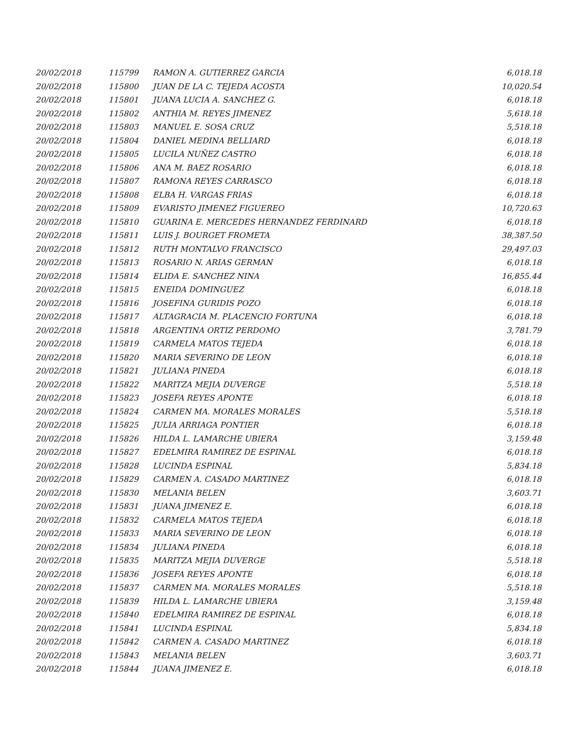| 20/02/2018 | 115799 | RAMON A. GUTIERREZ GARCIA | 6,018.18 |
| 20/02/2018 | 115800 | JUAN DE LA C. TEJEDA ACOSTA | 10,020.54 |
| 20/02/2018 | 115801 | JUANA LUCIA A. SANCHEZ G. | 6,018.18 |
| 20/02/2018 | 115802 | ANTHIA M. REYES JIMENEZ | 5,618.18 |
| 20/02/2018 | 115803 | MANUEL E. SOSA CRUZ | 5,518.18 |
| 20/02/2018 | 115804 | DANIEL MEDINA BELLIARD | 6,018.18 |
| 20/02/2018 | 115805 | LUCILA NUÑEZ CASTRO | 6,018.18 |
| 20/02/2018 | 115806 | ANA M. BAEZ ROSARIO | 6,018.18 |
| 20/02/2018 | 115807 | RAMONA REYES CARRASCO | 6,018.18 |
| 20/02/2018 | 115808 | ELBA H. VARGAS FRIAS | 6,018.18 |
| 20/02/2018 | 115809 | EVARISTO JIMENEZ FIGUEREO | 10,720.63 |
| 20/02/2018 | 115810 | GUARINA E. MERCEDES HERNANDEZ FERDINARD | 6,018.18 |
| 20/02/2018 | 115811 | LUIS J. BOURGET FROMETA | 38,387.50 |
| 20/02/2018 | 115812 | RUTH MONTALVO FRANCISCO | 29,497.03 |
| 20/02/2018 | 115813 | ROSARIO N. ARIAS GERMAN | 6,018.18 |
| 20/02/2018 | 115814 | ELIDA E. SANCHEZ NINA | 16,855.44 |
| 20/02/2018 | 115815 | ENEIDA DOMINGUEZ | 6,018.18 |
| 20/02/2018 | 115816 | JOSEFINA GURIDIS POZO | 6,018.18 |
| 20/02/2018 | 115817 | ALTAGRACIA M. PLACENCIO FORTUNA | 6,018.18 |
| 20/02/2018 | 115818 | ARGENTINA ORTIZ PERDOMO | 3,781.79 |
| 20/02/2018 | 115819 | CARMELA MATOS TEJEDA | 6,018.18 |
| 20/02/2018 | 115820 | MARIA SEVERINO DE LEON | 6,018.18 |
| 20/02/2018 | 115821 | JULIANA PINEDA | 6,018.18 |
| 20/02/2018 | 115822 | MARITZA MEJIA DUVERGE | 5,518.18 |
| 20/02/2018 | 115823 | JOSEFA REYES APONTE | 6,018.18 |
| 20/02/2018 | 115824 | CARMEN MA. MORALES MORALES | 5,518.18 |
| 20/02/2018 | 115825 | JULIA ARRIAGA PONTIER | 6,018.18 |
| 20/02/2018 | 115826 | HILDA L. LAMARCHE UBIERA | 3,159.48 |
| 20/02/2018 | 115827 | EDELMIRA RAMIREZ DE ESPINAL | 6,018.18 |
| 20/02/2018 | 115828 | LUCINDA ESPINAL | 5,834.18 |
| 20/02/2018 | 115829 | CARMEN A. CASADO MARTINEZ | 6,018.18 |
| 20/02/2018 | 115830 | MELANIA BELEN | 3,603.71 |
| 20/02/2018 | 115831 | JUANA JIMENEZ E. | 6,018.18 |
| 20/02/2018 | 115832 | CARMELA MATOS TEJEDA | 6,018.18 |
| 20/02/2018 | 115833 | MARIA SEVERINO DE LEON | 6,018.18 |
| 20/02/2018 | 115834 | JULIANA PINEDA | 6,018.18 |
| 20/02/2018 | 115835 | MARITZA MEJIA DUVERGE | 5,518.18 |
| 20/02/2018 | 115836 | JOSEFA REYES APONTE | 6,018.18 |
| 20/02/2018 | 115837 | CARMEN MA. MORALES MORALES | 5,518.18 |
| 20/02/2018 | 115839 | HILDA L. LAMARCHE UBIERA | 3,159.48 |
| 20/02/2018 | 115840 | EDELMIRA RAMIREZ DE ESPINAL | 6,018.18 |
| 20/02/2018 | 115841 | LUCINDA ESPINAL | 5,834.18 |
| 20/02/2018 | 115842 | CARMEN A. CASADO MARTINEZ | 6,018.18 |
| 20/02/2018 | 115843 | MELANIA BELEN | 3,603.71 |
| 20/02/2018 | 115844 | JUANA JIMENEZ E. | 6,018.18 |